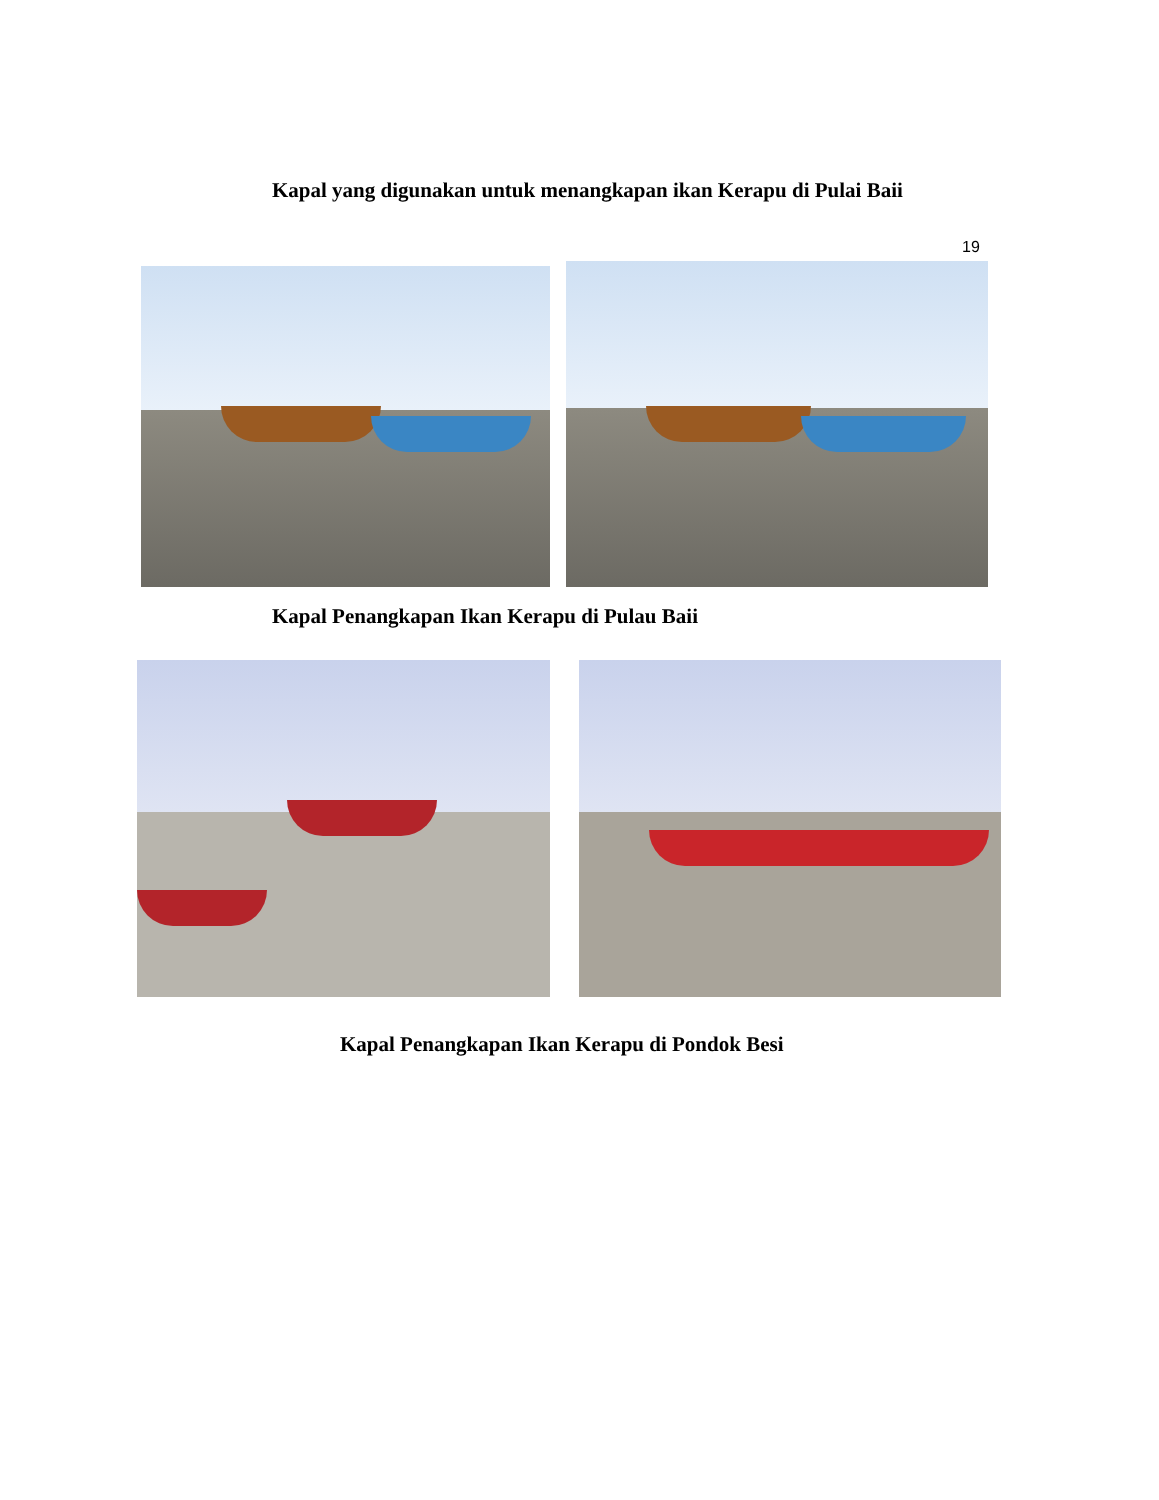Kapal yang digunakan untuk menangkapan ikan Kerapu di Pulai Baii
19
Kapal Penangkapan Ikan Kerapu di Pulau Baii
Kapal Penangkapan Ikan Kerapu di Pondok Besi